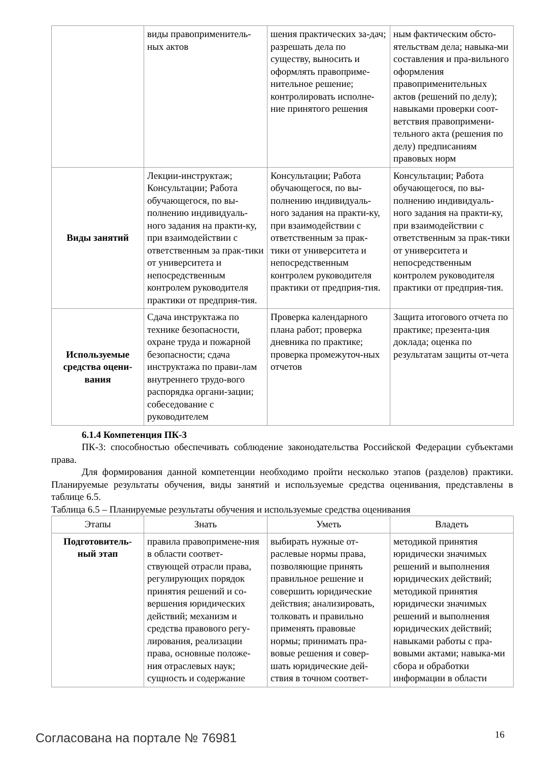| | виды правоприменитель-ных актов | шения практических за-дач; разрешать дела по существу, выносить и оформлять правоприме-нительное решение; контролировать исполне-ние принятого решения | ным фактическим обсто-ятельствам дела; навыка-ми составления и пра-вильного оформления правоприменительных актов (решений по делу); навыками проверки соот-ветствия правопримени-тельного акта (решения по делу) предписаниям правовых норм |
| Виды занятий | Лекции-инструктаж; Консультации; Работа обучающегося, по вы-полнению индивидуаль-ного задания на практи-ку, при взаимодействии с ответственным за прак-тики от университета и непосредственным контролем руководителя практики от предприя-тия. | Консультации; Работа обучающегося, по вы-полнению индивидуаль-ного задания на практи-ку, при взаимодействии с ответственным за прак-тики от университета и непосредственным контролем руководителя практики от предприя-тия. | Консультации; Работа обучающегося, по вы-полнению индивидуаль-ного задания на практи-ку, при взаимодействии с ответственным за прак-тики от университета и непосредственным контролем руководителя практики от предприя-тия. |
| Используемые средства оцени-вания | Сдача инструктажа по технике безопасности, охране труда и пожарной безопасности; сдача инструктажа по прави-лам внутреннего трудо-вого распорядка органи-зации; собеседование с руководителем | Проверка календарного плана работ; проверка дневника по практике; проверка промежуточ-ных отчетов | Защита итогового отчета по практике; презента-ция доклада; оценка по результатам защиты от-чета |
6.1.4 Компетенция ПК-3
ПК-3: способностью обеспечивать соблюдение законодательства Российской Федерации субъектами права.
Для формирования данной компетенции необходимо пройти несколько этапов (разделов) практики. Планируемые результаты обучения, виды занятий и используемые средства оценивания, представлены в таблице 6.5.
Таблица 6.5 – Планируемые результаты обучения и используемые средства оценивания
| Этапы | Знать | Уметь | Владеть |
| --- | --- | --- | --- |
| Подготовитель-ный этап | правила правопримене-ния в области соответ-ствующей отрасли права, регулирующих порядок принятия решений и со-вершения юридических действий; механизм и средства правового регу-лирования, реализации права, основные положе-ния отраслевых наук; сущность и содержание | выбирать нужные от-раслевые нормы права, позволяющие принять правильное решение и совершить юридические действия; анализировать, толковать и правильно применять правовые нормы; принимать пра-вовые решения и совер-шать юридические дей-ствия в точном соответ- | методикой принятия юридически значимых решений и выполнения юридических действий; методикой принятия юридически значимых решений и выполнения юридических действий; навыками работы с пра-вовыми актами; навыка-ми сбора и обработки информации в области |
Согласована на портале № 76981 16